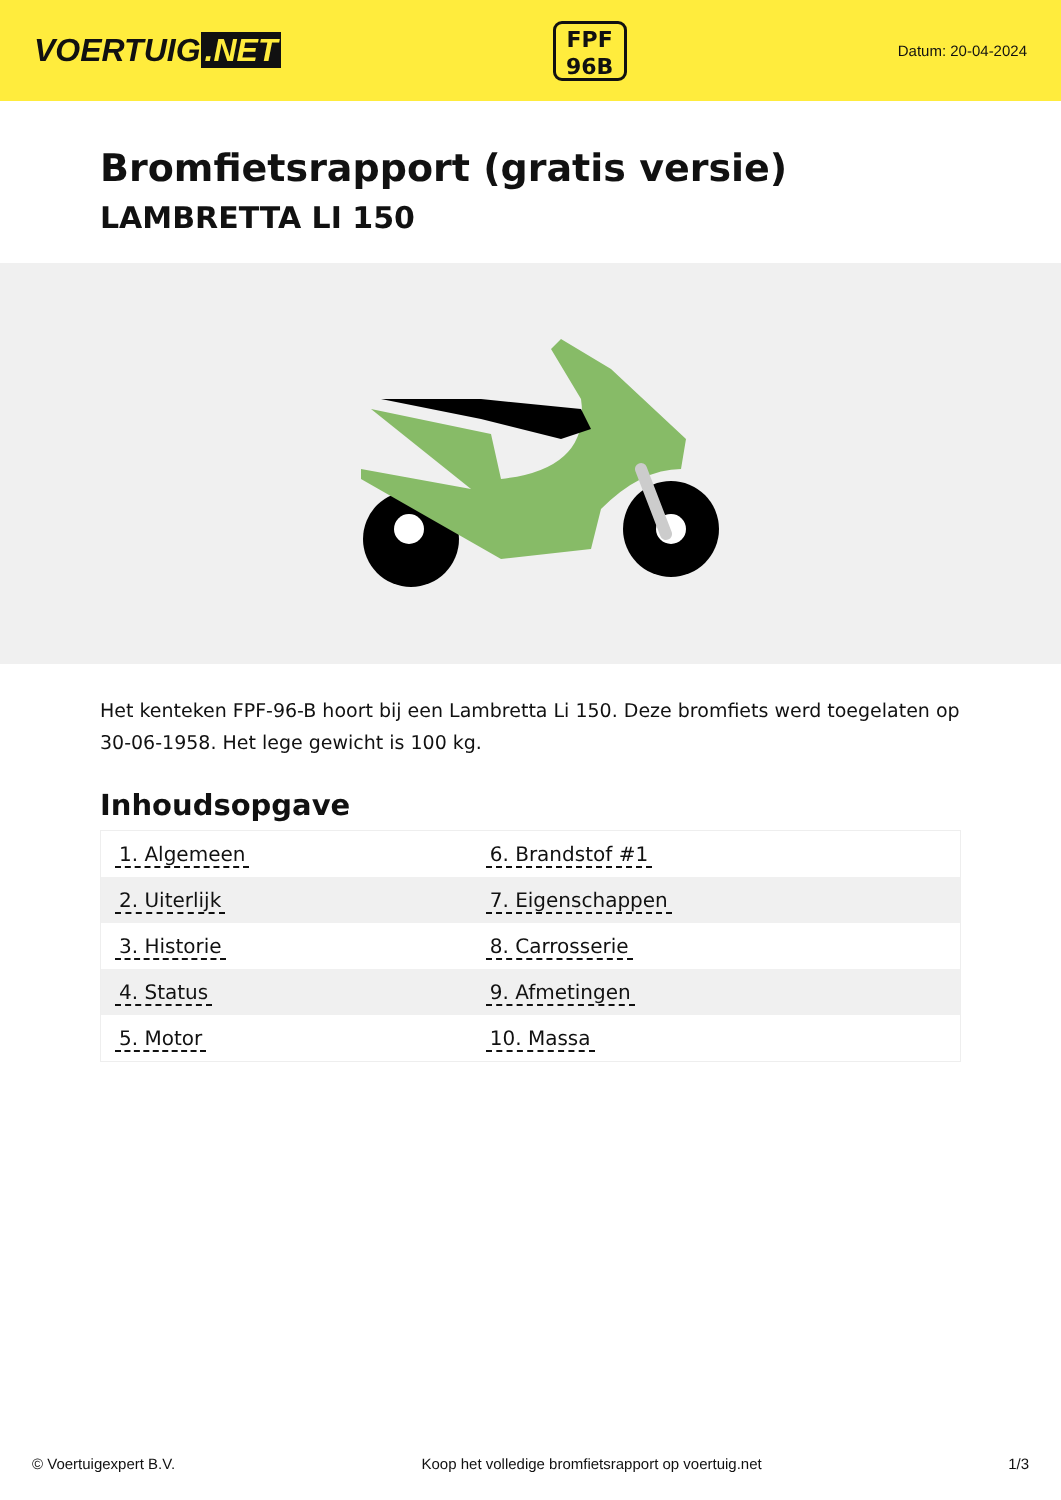VOERTUIG.NET
FPF
96B
Datum: 20-04-2024
Bromfietsrapport (gratis versie)
LAMBRETTA LI 150
Het kenteken FPF-96-B hoort bij een Lambretta Li 150. Deze bromfiets werd toegelaten op 30-06-1958. Het lege gewicht is 100 kg.
Inhoudsopgave
| 1. Algemeen | 6. Brandstof #1 |
| 2. Uiterlijk | 7. Eigenschappen |
| 3. Historie | 8. Carrosserie |
| 4. Status | 9. Afmetingen |
| 5. Motor | 10. Massa |
© Voertuigexpert B.V. Koop het volledige bromfietsrapport op voertuig.net 1/3